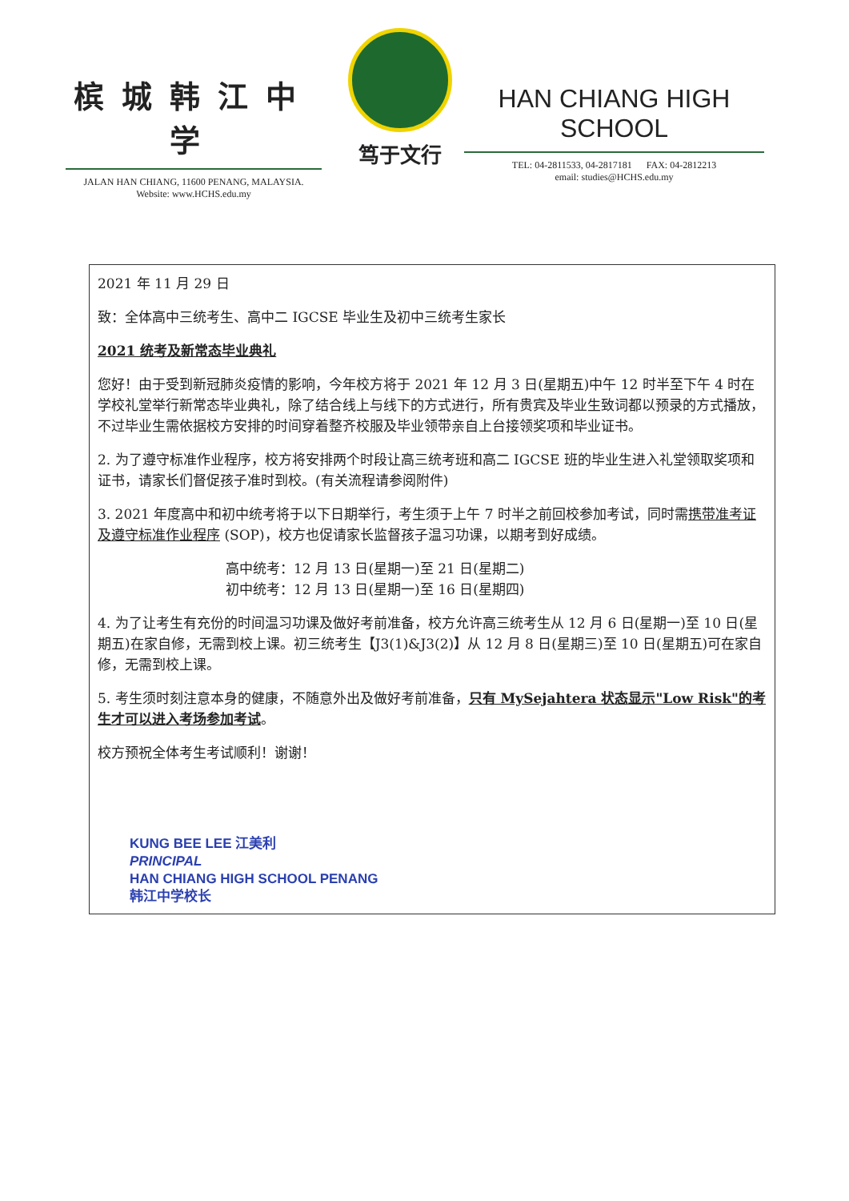槟城韩江中学
JALAN HAN CHIANG, 11600 PENANG, MALAYSIA.
Website: www.HCHS.edu.my
笃于文行
HAN CHIANG HIGH SCHOOL
TEL: 04-2811533, 04-2817181 FAX: 04-2812213
email: studies@HCHS.edu.my
2021 年 11 月 29 日
致：全体高中三统考生、高中二 IGCSE 毕业生及初中三统考生家长
2021 统考及新常态毕业典礼
您好！由于受到新冠肺炎疫情的影响，今年校方将于 2021 年 12 月 3 日(星期五)中午 12 时半至下午 4 时在学校礼堂举行新常态毕业典礼，除了结合线上与线下的方式进行，所有贵宾及毕业生致词都以预录的方式播放，不过毕业生需依据校方安排的时间穿着整齐校服及毕业领带亲自上台接领奖项和毕业证书。
2. 为了遵守标准作业程序，校方将安排两个时段让高三统考班和高二 IGCSE 班的毕业生进入礼堂领取奖项和证书，请家长们督促孩子准时到校。(有关流程请参阅附件)
3. 2021 年度高中和初中统考将于以下日期举行，考生须于上午 7 时半之前回校参加考试，同时需携带准考证及遵守标准作业程序 (SOP)，校方也促请家长监督孩子温习功课，以期考到好成绩。
高中统考：12 月 13 日(星期一)至 21 日(星期二)
初中统考：12 月 13 日(星期一)至 16 日(星期四)
4. 为了让考生有充份的时间温习功课及做好考前准备，校方允许高三统考生从 12 月 6 日(星期一)至 10 日(星期五)在家自修，无需到校上课。初三统考生【J3(1)&J3(2)】从 12 月 8 日(星期三)至 10 日(星期五)可在家自修，无需到校上课。
5. 考生须时刻注意本身的健康，不随意外出及做好考前准备，只有 MySejahtera 状态显示"Low Risk"的考生才可以进入考场参加考试。
校方预祝全体考生考试顺利！谢谢！
KUNG BEE LEE 江美利
PRINCIPAL
HAN CHIANG HIGH SCHOOL PENANG
韩江中学校长